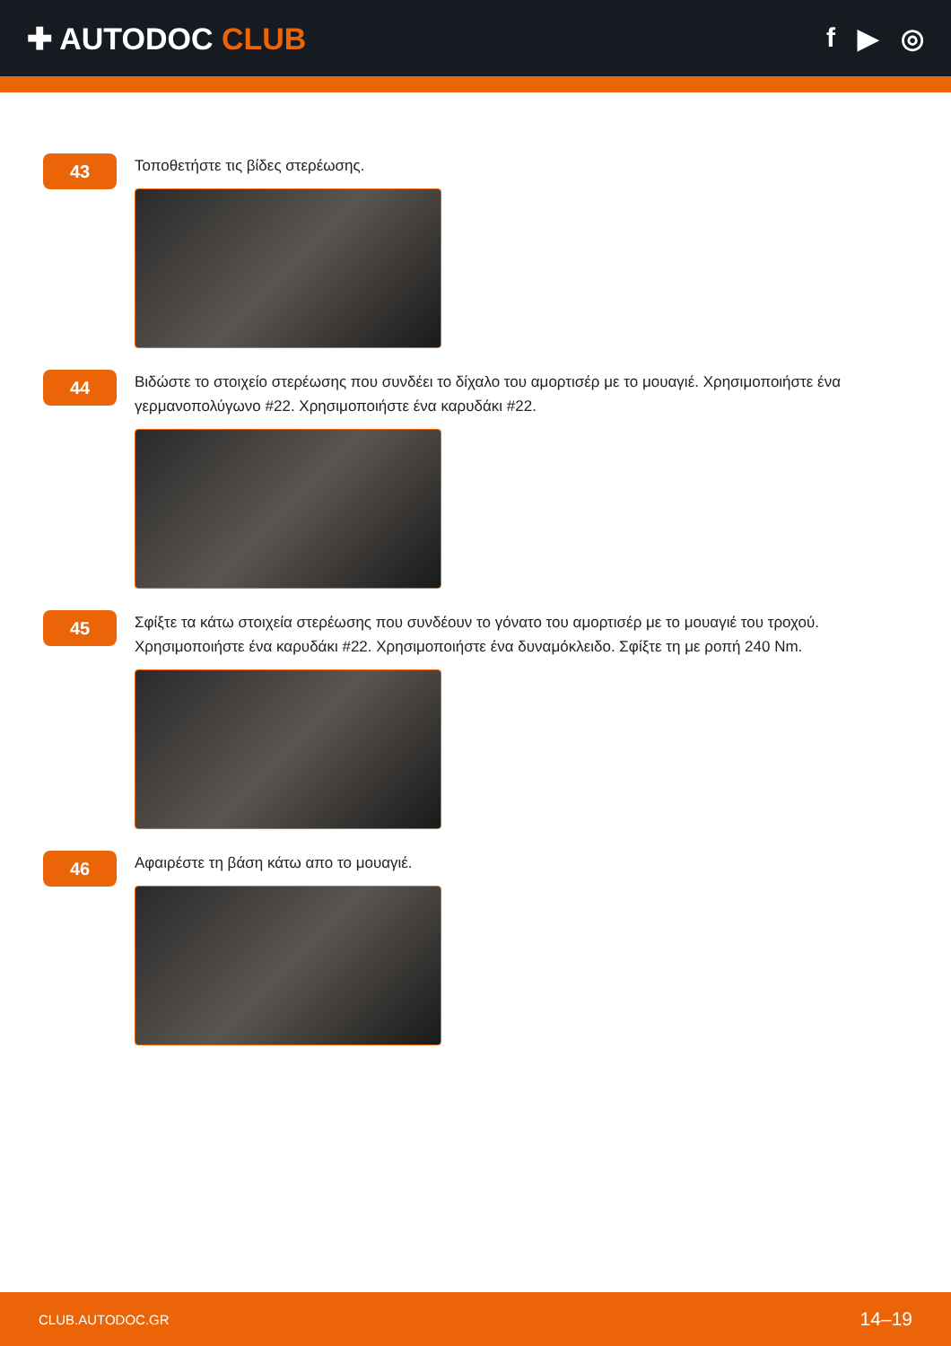✚ AUTODOC CLUB f ▶ ◎
43
Τοποθετήστε τις βίδες στερέωσης.
44
Βιδώστε το στοιχείο στερέωσης που συνδέει το δίχαλο του αμορτισέρ με το μουαγιέ. Χρησιμοποιήστε ένα γερμανοπολύγωνο #22. Χρησιμοποιήστε ένα καρυδάκι #22.
45
Σφίξτε τα κάτω στοιχεία στερέωσης που συνδέουν το γόνατο του αμορτισέρ με το μουαγιέ του τροχού. Χρησιμοποιήστε ένα καρυδάκι #22. Χρησιμοποιήστε ένα δυναμόκλειδο. Σφίξτε τη με ροπή 240 Nm.
46
Αφαιρέστε τη βάση κάτω απο το μουαγιέ.
CLUB.AUTODOC.GR 14–19